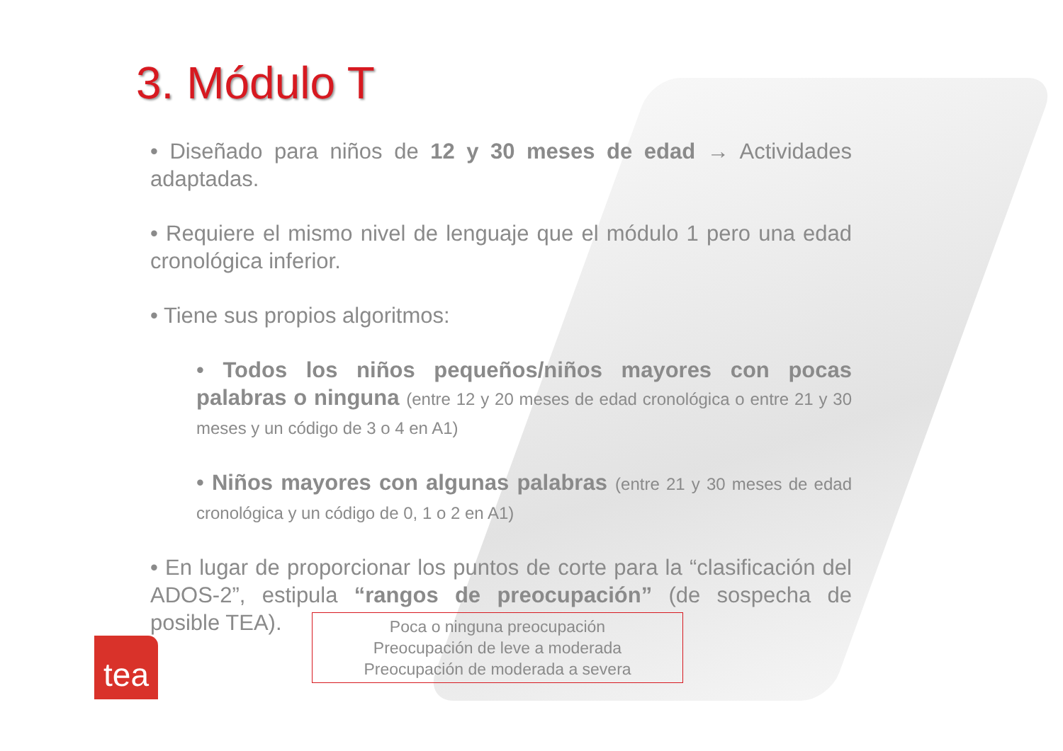3. Módulo T
• Diseñado para niños de 12 y 30 meses de edad → Actividades adaptadas.
• Requiere el mismo nivel de lenguaje que el módulo 1 pero una edad cronológica inferior.
• Tiene sus propios algoritmos:
• Todos los niños pequeños/niños mayores con pocas palabras o ninguna (entre 12 y 20 meses de edad cronológica o entre 21 y 30 meses y un código de 3 o 4 en A1)
• Niños mayores con algunas palabras (entre 21 y 30 meses de edad cronológica y un código de 0, 1 o 2 en A1)
• En lugar de proporcionar los puntos de corte para la “clasificación del ADOS-2”, estipula “rangos de preocupación” (de sospecha de posible TEA).
Poca o ninguna preocupación
Preocupación de leve a moderada
Preocupación de moderada a severa
tea